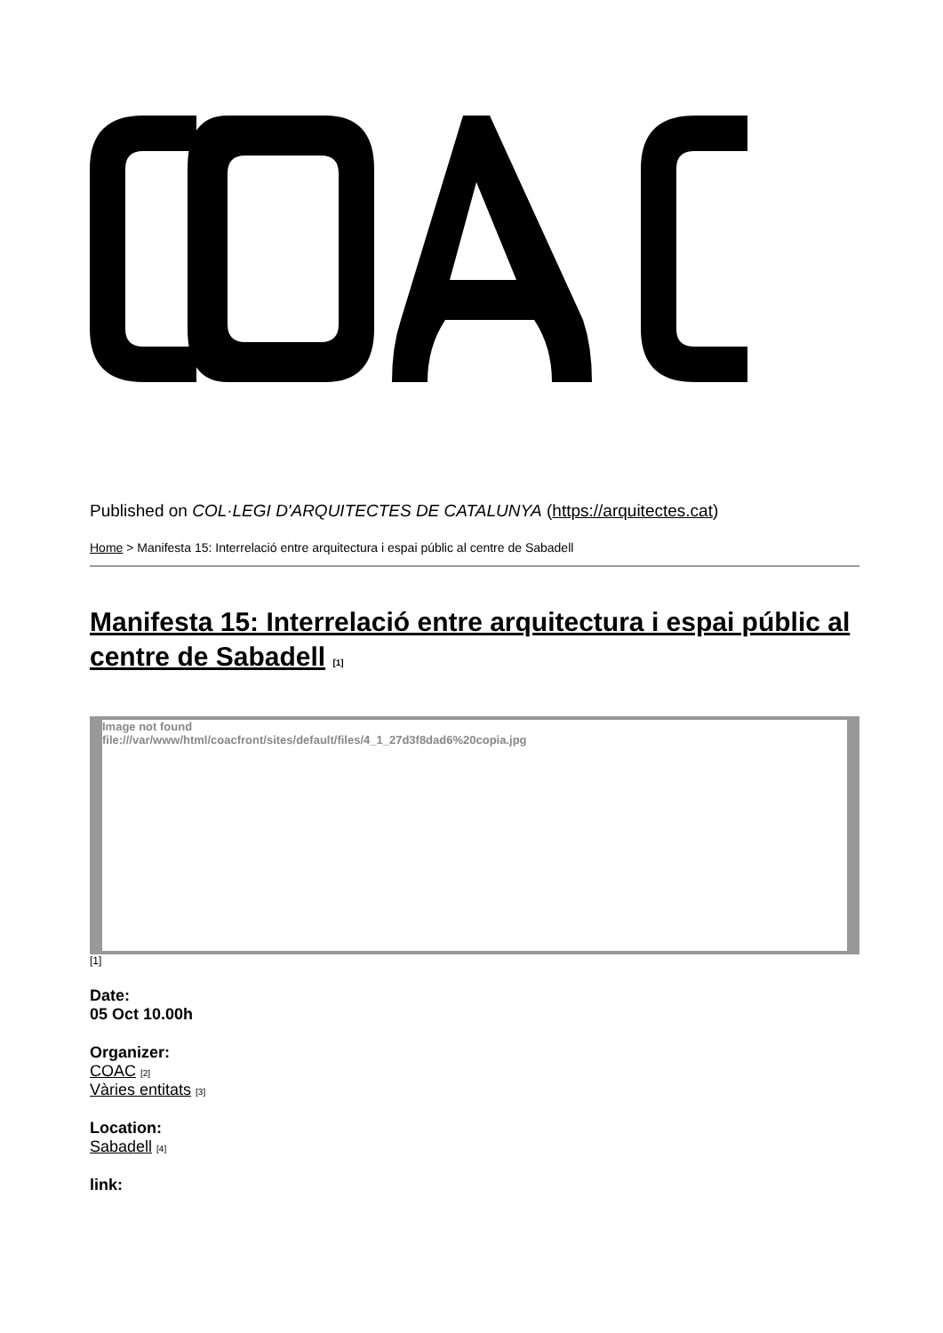Published on COL·LEGI D'ARQUITECTES DE CATALUNYA (https://arquitectes.cat)
Home > Manifesta 15: Interrelació entre arquitectura i espai públic al centre de Sabadell
Manifesta 15: Interrelació entre arquitectura i espai públic al centre de Sabadell [1]
Image not found
file:///var/www/html/coacfront/sites/default/files/4_1_27d3f8dad6%20copia.jpg
[1]
Date:
05 Oct 10.00h
Organizer:
COAC [2]
Vàries entitats [3]
Location:
Sabadell [4]
link: